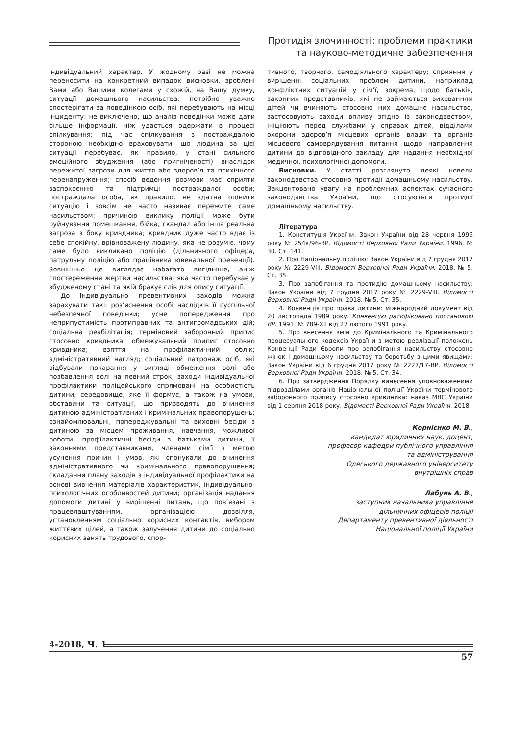Протидія злочинності: проблеми практики
та науково-методичне забезпечення
індивідуальний характер. У жодному разі не можна переносити на конкретний випадок висновки, зроблені Вами або Вашими колегами у схожій, на Вашу думку, ситуації домашнього насильства; потрібно уважно спостерігати за поведінкою осіб, які перебувають на місці інциденту: не виключено, що аналіз поведінки може дати більше інформації, ніж удасться одержати в процесі спілкування; під час спілкування з постраждалою стороною необхідно враховувати, що людина за цієї ситуації перебуває, як правило, у стані сильного емоційного збудження (або пригніченості) внаслідок пережитої загрози для життя або здоров’я та психічного перенапруження; спосіб ведення розмови має сприяти заспокоєнню та підтримці постраждалої особи; постраждала особа, як правило, не здатна оцінити ситуацію і зовсім не часто називає пережите саме насильством: причиною виклику поліції може бути руйнування помешкання, бійка, скандал або інша реальна загроза з боку кривдника; кривдник дуже часто вдає із себе спокійну, врівноважену людину, яка не розуміє, чому саме було викликано поліцію (дільничного офіцера, патрульну поліцію або працівника ювенальної превенції). Зовнішньо це виглядає набагато вигідніше, аніж спостереження жертви насильства, яка часто перебуває у збудженому стані та якій бракує слів для опису ситуації.
До індивідуально превентивних заходів можна зарахувати такі: роз’яснення особі наслідків її суспільної небезпечної поведінки; усне попередження про неприпустимість протиправних та антигромадських дій; соціальна реабілітація; терміновий заборонний припис стосовно кривдника; обмежувальний припис стосовно кривдника; взяття на профілактичний облік; адміністративний нагляд; соціальний патронаж осіб, які відбували покарання у вигляді обмеження волі або позбавлення волі на певний строк; заходи індивідуальної профілактики поліцейського спрямовані на особистість дитини, середовище, яке її формує, а також на умови, обставини та ситуації, що призводять до вчинення дитиною адміністративних і кримінальних правопорушень; ознайомлювальні, попереджувальні та виховні бесіди з дитиною за місцем проживання, навчання, можливої роботи; профілактичні бесіди з батьками дитини, її законними представниками, членами сім’ї з метою усунення причин і умов, які спонукали до вчинення адміністративного чи кримінального правопорушення; складання плану заходів з індивідуальної профілактики на основі вивчення матеріалів характеристик, індивідуально-психологічних особливостей дитини; організація надання допомоги дитині у вирішенні питань, що пов’язані з працевлаштуванням, організацією дозвілля, установленням соціально корисних контактів, вибором життєвих цілей, а також залучення дитини до соціально корисних занять трудового, спор-
тивного, творчого, самодіяльного характеру; сприяння у вирішенні соціальних проблем дитини, наприклад конфліктних ситуацій у сім’ї, зокрема, щодо батьків, законних представників, які не займаються вихованням дітей чи вчиняють стосовно них домашнє насильство, застосовують заходи впливу згідно із законодавством, ініціюють перед службами у справах дітей, відділами охорони здоров’я місцевих органів влади та органів місцевого самоврядування питання щодо направлення дитини до відповідного закладу для надання необхідної медичної, психологічної допомоги.
Висновки. У статті розглянуто деякі новели законодавства стосовно протидії домашньому насильству. Закцентовано увагу на проблемних аспектах сучасного законодавства України, що стосуються протидії домашньому насильству.
Література
1. Конституція України: Закон України від 28 червня 1996 року № 254к/96-ВР. Відомості Верховної Ради України. 1996. № 30. Ст. 141.
2. Про Національну поліцію: Закон України від 7 грудня 2017 року № 2229-VIII. Відомості Верховної Ради України. 2018. № 5. Ст. 35.
3. Про запобігання та протидію домашньому насильству: Закон України від 7 грудня 2017 року № 2229-VIII. Відомості Верховної Ради України. 2018. № 5. Ст. 35.
4. Конвенція про права дитини: міжнародний документ від 20 листопада 1989 року. Конвенцію ратифіковано постановою ВР. 1991. № 789-XII від 27 лютого 1991 року.
5. Про внесення змін до Кримінального та Кримінального процесуального кодексів України з метою реалізації положень Конвенції Ради Європи про запобігання насильству стосовно жінок і домашньому насильству та боротьбу з цими явищами: Закон України від 6 грудня 2017 року № 2227/17-ВР. Відомості Верховної Ради України. 2018. № 5. Ст. 34.
6. Про затвердження Порядку винесення уповноваженими підрозділами органів Національної поліції України термінового заборонного припису стосовно кривдника: наказ МВС України від 1 серпня 2018 року. Відомості Верховної Ради України. 2018.
Корнієнко М. В.,
кандидат юридичних наук, доцент,
професор кафедри публічного управління
та адміністрування
Одеського державного університету
внутрішніх справ
Лабунь А. В.,
заступник начальника управління
дільничних офіцерів поліції
Департаменту превентивної діяльності
Національної поліції України
4-2018, Ч. 1
57